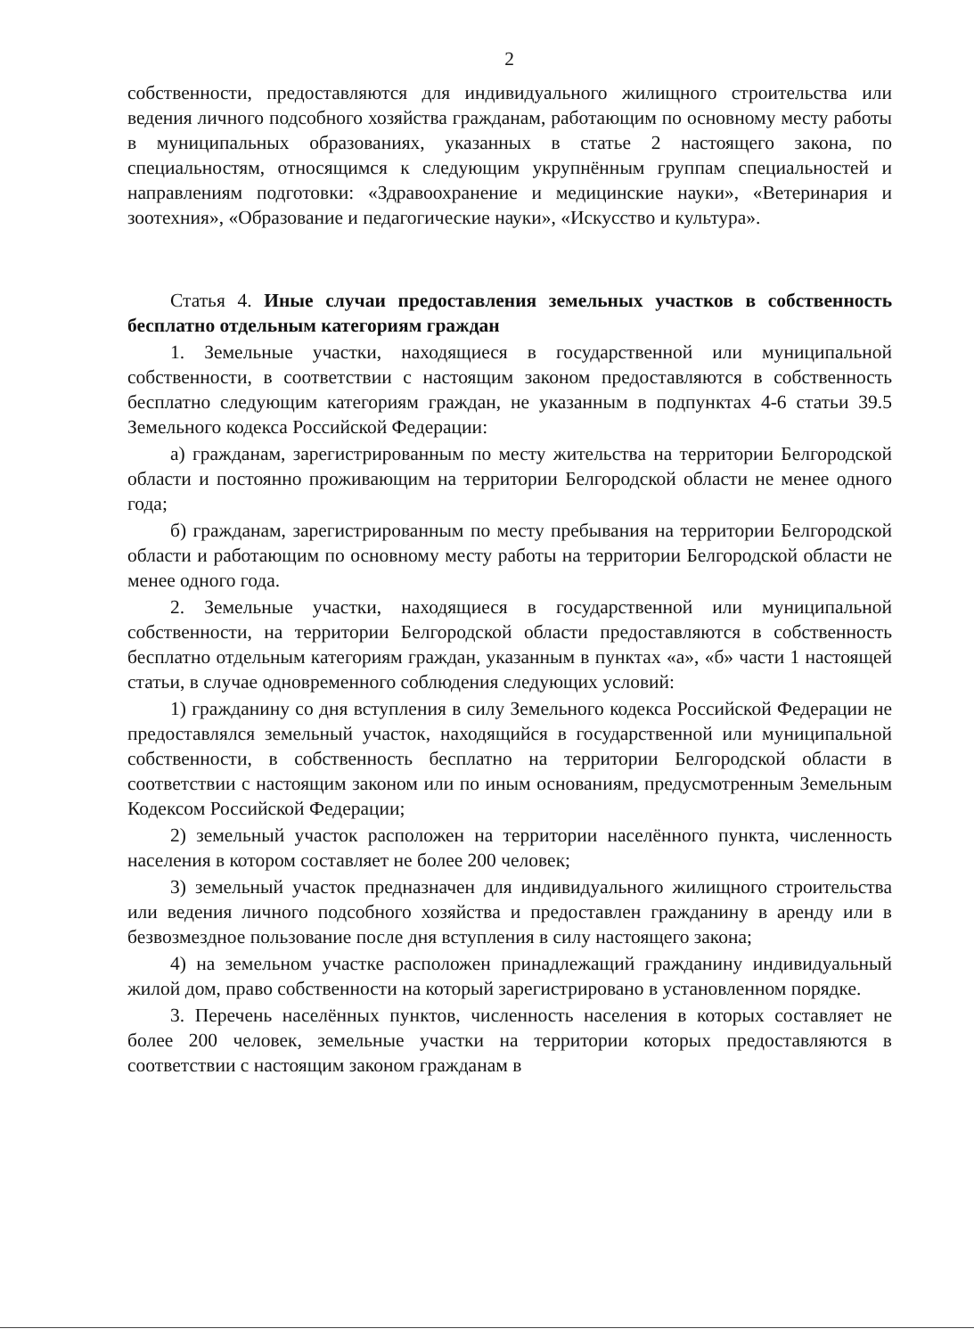2
собственности, предоставляются для индивидуального жилищного строительства или ведения личного подсобного хозяйства гражданам, работающим по основному месту работы в муниципальных образованиях, указанных в статье 2 настоящего закона, по специальностям, относящимся к следующим укрупнённым группам специальностей и направлениям подготовки: «Здравоохранение и медицинские науки», «Ветеринария и зоотехния», «Образование и педагогические науки», «Искусство и культура».
Статья 4. Иные случаи предоставления земельных участков в собственность бесплатно отдельным категориям граждан
1. Земельные участки, находящиеся в государственной или муниципальной собственности, в соответствии с настоящим законом предоставляются в собственность бесплатно следующим категориям граждан, не указанным в подпунктах 4-6 статьи 39.5 Земельного кодекса Российской Федерации:
а) гражданам, зарегистрированным по месту жительства на территории Белгородской области и постоянно проживающим на территории Белгородской области не менее одного года;
б) гражданам, зарегистрированным по месту пребывания на территории Белгородской области и работающим по основному месту работы на территории Белгородской области не менее одного года.
2. Земельные участки, находящиеся в государственной или муниципальной собственности, на территории Белгородской области предоставляются в собственность бесплатно отдельным категориям граждан, указанным в пунктах «а», «б» части 1 настоящей статьи, в случае одновременного соблюдения следующих условий:
1) гражданину со дня вступления в силу Земельного кодекса Российской Федерации не предоставлялся земельный участок, находящийся в государственной или муниципальной собственности, в собственность бесплатно на территории Белгородской области в соответствии с настоящим законом или по иным основаниям, предусмотренным Земельным Кодексом Российской Федерации;
2) земельный участок расположен на территории населённого пункта, численность населения в котором составляет не более 200 человек;
3) земельный участок предназначен для индивидуального жилищного строительства или ведения личного подсобного хозяйства и предоставлен гражданину в аренду или в безвозмездное пользование после дня вступления в силу настоящего закона;
4) на земельном участке расположен принадлежащий гражданину индивидуальный жилой дом, право собственности на который зарегистрировано в установленном порядке.
3. Перечень населённых пунктов, численность населения в которых составляет не более 200 человек, земельные участки на территории которых предоставляются в соответствии с настоящим законом гражданам в